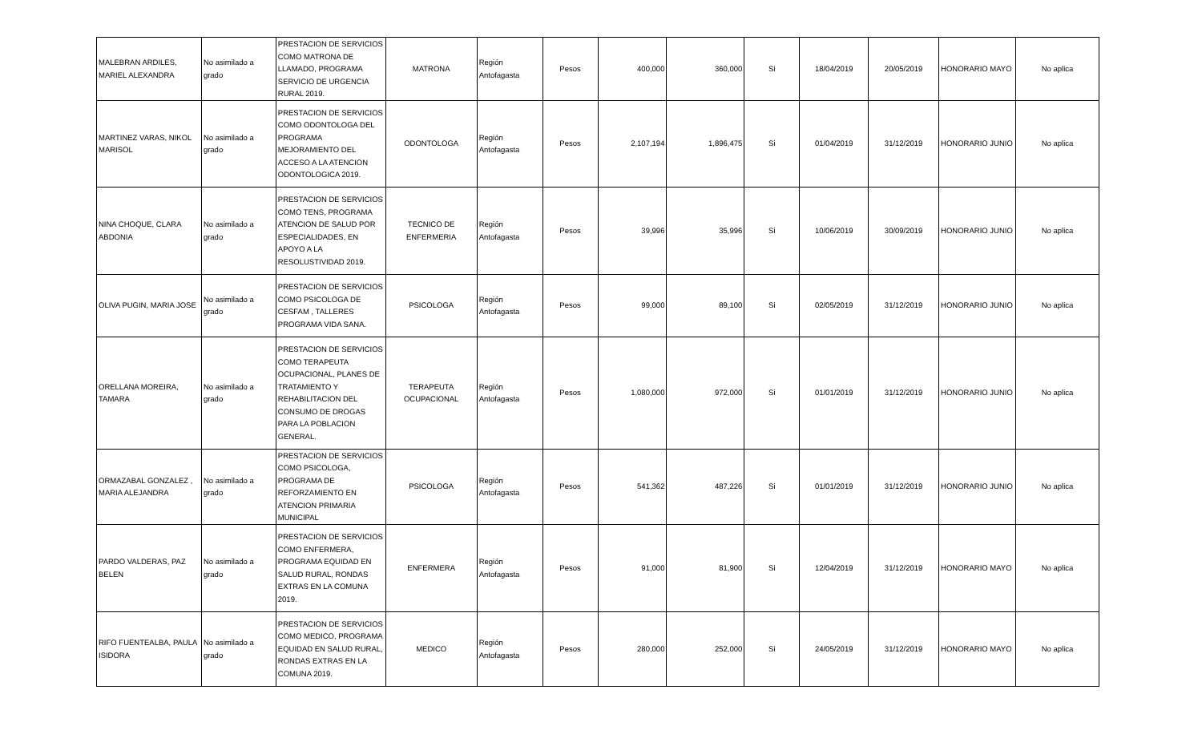| MALEBRAN ARDILES, MARIEL ALEXANDRA | No asimilado a grado | PRESTACION DE SERVICIOS COMO MATRONA DE LLAMADO, PROGRAMA SERVICIO DE URGENCIA RURAL 2019. | MATRONA | Región Antofagasta | Pesos | 400,000 | 360,000 | Si | 18/04/2019 | 20/05/2019 | HONORARIO MAYO | No aplica |
| MARTINEZ VARAS, NIKOL MARISOL | No asimilado a grado | PRESTACION DE SERVICIOS COMO ODONTOLOGA DEL PROGRAMA MEJORAMIENTO DEL ACCESO A LA ATENCION ODONTOLOGICA 2019. | ODONTOLOGA | Región Antofagasta | Pesos | 2,107,194 | 1,896,475 | Si | 01/04/2019 | 31/12/2019 | HONORARIO JUNIO | No aplica |
| NINA CHOQUE, CLARA ABDONIA | No asimilado a grado | PRESTACION DE SERVICIOS COMO TENS, PROGRAMA ATENCION DE SALUD POR ESPECIALIDADES, EN APOYO A LA RESOLUSTIVIDAD 2019. | TECNICO DE ENFERMERIA | Región Antofagasta | Pesos | 39,996 | 35,996 | Si | 10/06/2019 | 30/09/2019 | HONORARIO JUNIO | No aplica |
| OLIVA PUGIN, MARIA JOSE | No asimilado a grado | PRESTACION DE SERVICIOS COMO PSICOLOGA DE CESFAM , TALLERES PROGRAMA VIDA SANA. | PSICOLOGA | Región Antofagasta | Pesos | 99,000 | 89,100 | Si | 02/05/2019 | 31/12/2019 | HONORARIO JUNIO | No aplica |
| ORELLANA MOREIRA, TAMARA | No asimilado a grado | PRESTACION DE SERVICIOS COMO TERAPEUTA OCUPACIONAL, PLANES DE TRATAMIENTO Y REHABILITACION DEL CONSUMO DE DROGAS PARA LA POBLACION GENERAL. | TERAPEUTA OCUPACIONAL | Región Antofagasta | Pesos | 1,080,000 | 972,000 | Si | 01/01/2019 | 31/12/2019 | HONORARIO JUNIO | No aplica |
| ORMAZABAL GONZALEZ , MARIA ALEJANDRA | No asimilado a grado | PRESTACION DE SERVICIOS COMO PSICOLOGA, PROGRAMA DE REFORZAMIENTO EN ATENCION PRIMARIA MUNICIPAL | PSICOLOGA | Región Antofagasta | Pesos | 541,362 | 487,226 | Si | 01/01/2019 | 31/12/2019 | HONORARIO JUNIO | No aplica |
| PARDO VALDERAS, PAZ BELEN | No asimilado a grado | PRESTACION DE SERVICIOS COMO ENFERMERA, PROGRAMA EQUIDAD EN SALUD RURAL, RONDAS EXTRAS EN LA COMUNA 2019. | ENFERMERA | Región Antofagasta | Pesos | 91,000 | 81,900 | Si | 12/04/2019 | 31/12/2019 | HONORARIO MAYO | No aplica |
| RIFO FUENTEALBA, PAULA ISIDORA | No asimilado a grado | PRESTACION DE SERVICIOS COMO MEDICO, PROGRAMA EQUIDAD EN SALUD RURAL, RONDAS EXTRAS EN LA COMUNA 2019. | MEDICO | Región Antofagasta | Pesos | 280,000 | 252,000 | Si | 24/05/2019 | 31/12/2019 | HONORARIO MAYO | No aplica |